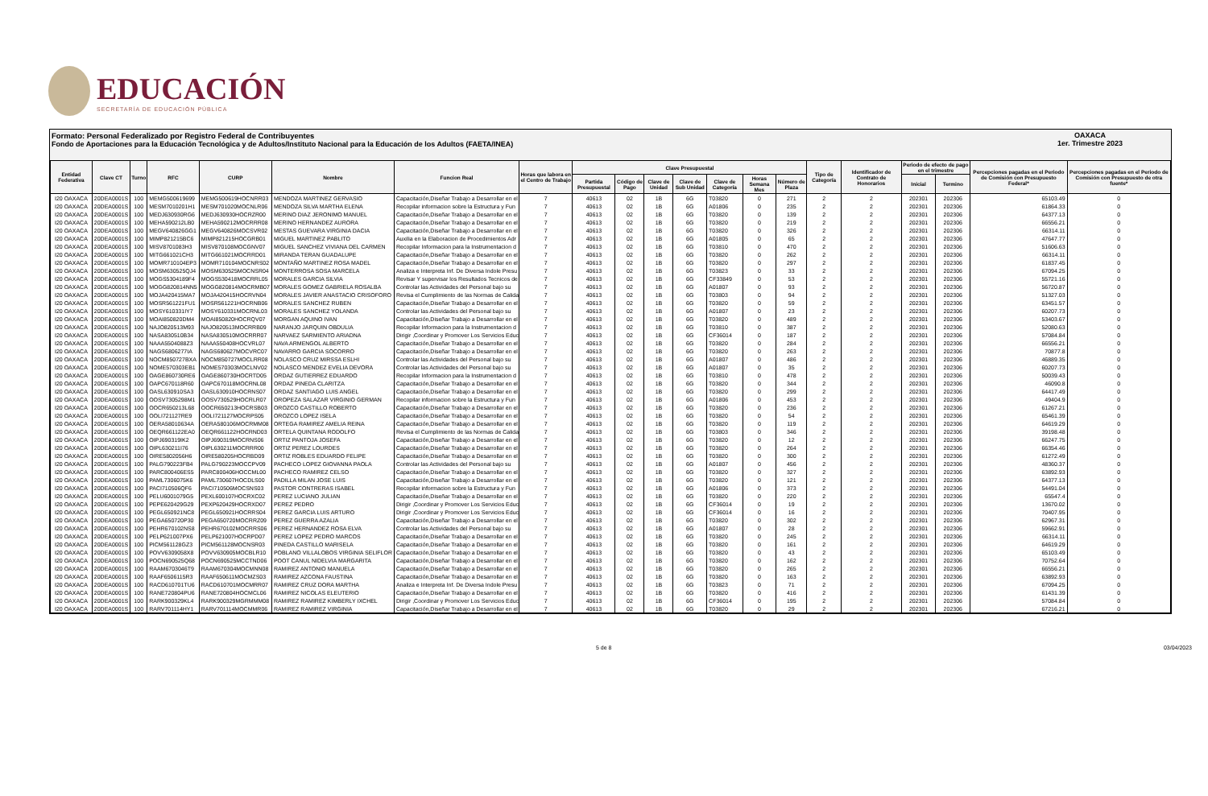EDUCACIÓN
SECRETARÍA DE EDUCACIÓN PÚBLICA
Formato: Personal Federalizado por Registro Federal de Contribuyentes
Fondo de Aportaciones para la Educación Tecnológica y de Adultos/Instituto Nacional para la Educación de los Adultos (FAETA/INEA)
OAXACA
1er. Trimestre 2023
| Entidad Federativa | Clave CT | Turno | RFC | CURP | Nombre | Funcion Real | Horas que labora en el Centro de Trabajo | Clave Presupuestal | | | | | | | Tipo de Categoría | Identificador de Contrato de Honorarios | Periodo de efecto de pago en el trimestre | | Percepciones pagadas en el Periodo de Comisión con Presupuesto Federal* | Percepciones pagadas en el Periodo de Comisión con Presupuesto de otra fuente* |
| --- | --- | --- | --- | --- | --- | --- | --- | --- | --- | --- | --- | --- | --- | --- | --- | --- | --- | --- | --- | --- |
| | | | | | | | | Partida Presupuestal | Código de Pago | Clave de Unidad | Clave de Sub Unidad | Clave de Categoría | Horas Semana Mes | Número de Plaza | | | Inicial | Termino | | |
| I20 OAXACA | 20DEA0001S | 100 | MEMG500619699 | MEMG500619HOCNRR03 | MENDOZA MARTINEZ GERVASIO | Capacitación,Diseñar Trabajo a Desarrollar en el | 7 | 40613 | 02 | 1B | 6G | T03820 | 0 | 271 | 2 | 2 | 202301 | 202306 | 65103.49 | 0 |
| I20 OAXACA | 20DEA0001S | 100 | MESM7010201H1 | MESM701020MOCNLR06 | MENDOZA SILVA MARTHA ELENA | Recopilar informacion sobre la Estructura y Fun | 7 | 40613 | 02 | 1B | 6G | A01806 | 0 | 235 | 2 | 2 | 202301 | 202306 | 61864.33 | 0 |
| I20 OAXACA | 20DEA0001S | 100 | MEDJ630930RG6 | MEDJ630930HOCRZR00 | MERINO DIAZ JERONIMO MANUEL | Capacitación,Diseñar Trabajo a Desarrollar en el | 7 | 40613 | 02 | 1B | 6G | T03820 | 0 | 139 | 2 | 2 | 202301 | 202306 | 64377.13 | 0 |
| I20 OAXACA | 20DEA0001S | 100 | MEHA590212LB0 | MEHA590212MOCRRR08 | MERINO HERNANDEZ AURORA | Capacitación,Diseñar Trabajo a Desarrollar en el | 7 | 40613 | 02 | 1B | 6G | T03820 | 0 | 219 | 2 | 2 | 202301 | 202306 | 66556.21 | 0 |
| I20 OAXACA | 20DEA0001S | 100 | MEGV640826GG1 | MEGV640826MOCSVR02 | MESTAS GUEVARA VIRGINIA DACIA | Capacitación,Diseñar Trabajo a Desarrollar en el | 7 | 40613 | 02 | 1B | 6G | T03820 | 0 | 326 | 2 | 2 | 202301 | 202306 | 66314.11 | 0 |
| I20 OAXACA | 20DEA0001S | 100 | MIMP821215BC6 | MIMP821215HOCGRB01 | MIGUEL MARTINEZ PABLITO | Auxilia en la Elaboracion de Procedimientos Adr | 7 | 40613 | 02 | 1B | 6G | A01805 | 0 | 65 | 2 | 2 | 202301 | 202306 | 47647.77 | 0 |
| I20 OAXACA | 20DEA0001S | 100 | MISV8701083H3 | MISV870108MOCGNV07 | MIGUEL SANCHEZ VIVIANA DEL CARMEN | Recopilar Informacion para la Instrumentacion d | 7 | 40613 | 02 | 1B | 6G | T03810 | 0 | 470 | 2 | 2 | 202301 | 202306 | 51606.63 | 0 |
| I20 OAXACA | 20DEA0001S | 100 | MITG661021CH3 | MITG661021MOCRRD01 | MIRANDA TERAN GUADALUPE | Capacitación,Diseñar Trabajo a Desarrollar en el | 7 | 40613 | 02 | 1B | 6G | T03820 | 0 | 262 | 2 | 2 | 202301 | 202306 | 66314.11 | 0 |
| I20 OAXACA | 20DEA0001S | 100 | MOMR710104EP3 | MOMR710104MOCNRS02 | MONTAÑO MARTINEZ ROSA MADEL | Capacitación,Diseñar Trabajo a Desarrollar en el | 7 | 40613 | 02 | 1B | 6G | T03820 | 0 | 297 | 2 | 2 | 202301 | 202306 | 61837.45 | 0 |
| I20 OAXACA | 20DEA0001S | 100 | MOSM630525QJ4 | MOSM630525MOCNSR04 | MONTERROSA SOSA MARCELA | Analiza e Interpreta Inf. De Diversa Indole Presu | 7 | 40613 | 02 | 1B | 6G | T03823 | 0 | 33 | 2 | 2 | 202301 | 202306 | 67094.25 | 0 |
| I20 OAXACA | 20DEA0001S | 100 | MOGS5304189F4 | MOGS530418MOCRRL05 | MORALES GARCIA SILVIA | Revisar Y supervisar los Resultados Tecnicos de | 7 | 40613 | 02 | 1B | 6G | CF33849 | 0 | 53 | 2 | 2 | 202301 | 202306 | 55721.16 | 0 |
| I20 OAXACA | 20DEA0001S | 100 | MOGG820814NN5 | MOGG820814MOCRMB07 | MORALES GOMEZ GABRIELA ROSALBA | Controlar las Actividades del Personal bajo su | 7 | 40613 | 02 | 1B | 6G | A01807 | 0 | 93 | 2 | 2 | 202301 | 202306 | 56720.87 | 0 |
| I20 OAXACA | 20DEA0001S | 100 | MOJA420415MA7 | MOJA420415HOCRVN04 | MORALES JAVIER ANASTACIO CRISOFORO | Revisa el Cumplimiento de las Normas de Calida | 7 | 40613 | 02 | 1B | 6G | T03803 | 0 | 94 | 2 | 2 | 202301 | 202306 | 51327.03 | 0 |
| I20 OAXACA | 20DEA0001S | 100 | MOSR561221FU1 | MOSR561221HOCRNB06 | MORALES SANCHEZ RUBEN | Capacitación,Diseñar Trabajo a Desarrollar en el | 7 | 40613 | 02 | 1B | 6G | T03820 | 0 | 59 | 2 | 2 | 202301 | 202306 | 63451.57 | 0 |
| I20 OAXACA | 20DEA0001S | 100 | MOSY610331IY7 | MOSY610331MOCRNL03 | MORALES SANCHEZ YOLANDA | Controlar las Actividades del Personal bajo su | 7 | 40613 | 02 | 1B | 6G | A01807 | 0 | 23 | 2 | 2 | 202301 | 202306 | 60207.73 | 0 |
| I20 OAXACA | 20DEA0001S | 100 | MOAI850820DM4 | MOAI850820HOCRQV07 | MORGAN AQUINO IVAN | Capacitación,Diseñar Trabajo a Desarrollar en el | 7 | 40613 | 02 | 1B | 6G | T03820 | 0 | 489 | 2 | 2 | 202301 | 202306 | 53403.67 | 0 |
| I20 OAXACA | 20DEA0001S | 100 | NAJO820513M93 | NAJO820513MOCRRB09 | NARANJO JARQUIN OBDULIA | Recopilar Informacion para la Instrumentacion d | 7 | 40613 | 02 | 1B | 6G | T03810 | 0 | 387 | 2 | 2 | 202301 | 202306 | 52080.63 | 0 |
| I20 OAXACA | 20DEA0001S | 100 | NASA830510B34 | NASA830510MOCRRR07 | NARVAEZ SARMIENTO ARIADNA | Dirigir ,Coordinar y Promover Los Servicios Educ | 7 | 40613 | 02 | 1B | 6G | CF36014 | 0 | 187 | 2 | 2 | 202301 | 202306 | 57084.84 | 0 |
| I20 OAXACA | 20DEA0001S | 100 | NAAA5504088Z3 | NAAA550408HOCVRL07 | NAVA ARMENGOL ALBERTO | Capacitación,Diseñar Trabajo a Desarrollar en el | 7 | 40613 | 02 | 1B | 6G | T03820 | 0 | 284 | 2 | 2 | 202301 | 202306 | 66556.21 | 0 |
| I20 OAXACA | 20DEA0001S | 100 | NAGS6806277IA | NAGS680627MOCVRC07 | NAVARRO GARCIA SOCORRO | Capacitación,Diseñar Trabajo a Desarrollar en el | 7 | 40613 | 02 | 1B | 6G | T03820 | 0 | 263 | 2 | 2 | 202301 | 202306 | 70877.8 | 0 |
| I20 OAXACA | 20DEA0001S | 100 | NOCM850727BXA | NOCM850727MOCLRR08 | NOLASCO CRUZ MIRSSA ESLHI | Controlar las Actividades del Personal bajo su | 7 | 40613 | 02 | 1B | 6G | A01807 | 0 | 486 | 2 | 2 | 202301 | 202306 | 46889.35 | 0 |
| I20 OAXACA | 20DEA0001S | 100 | NOME570303EB1 | NOME570303MOCLNV02 | NOLASCO MENDEZ EVELIA DEVORA | Controlar las Actividades del Personal bajo su | 7 | 40613 | 02 | 1B | 6G | A01807 | 0 | 35 | 2 | 2 | 202301 | 202306 | 60207.73 | 0 |
| I20 OAXACA | 20DEA0001S | 100 | OAGE860730RE6 | OAGE860730HOCRTD05 | ORDAZ GUTIERREZ EDUARDO | Recopilar Informacion para la Instrumentacion d | 7 | 40613 | 02 | 1B | 6G | T03810 | 0 | 478 | 2 | 2 | 202301 | 202306 | 50039.43 | 0 |
| I20 OAXACA | 20DEA0001S | 100 | OAPC670118R60 | OAPC670118MOCRNL08 | ORDAZ PINEDA CLARITZA | Capacitación,Diseñar Trabajo a Desarrollar en el | 7 | 40613 | 02 | 1B | 6G | T03820 | 0 | 344 | 2 | 2 | 202301 | 202306 | 46090.8 | 0 |
| I20 OAXACA | 20DEA0001S | 100 | OASL630910SA3 | OASL630910HOCRNS07 | ORDAZ SANTIAGO LUIS ANGEL | Capacitación,Diseñar Trabajo a Desarrollar en el | 7 | 40613 | 02 | 1B | 6G | T03820 | 0 | 299 | 2 | 2 | 202301 | 202306 | 64417.49 | 0 |
| I20 OAXACA | 20DEA0001S | 100 | OOSV7305298M1 | OOSV730529HOCRLR07 | OROPEZA SALAZAR VIRGINIO GERMAN | Recopilar informacion sobre la Estructura y Fun | 7 | 40613 | 02 | 1B | 6G | A01806 | 0 | 453 | 2 | 2 | 202301 | 202306 | 49404.9 | 0 |
| I20 OAXACA | 20DEA0001S | 100 | OOCR650213L68 | OOCR650213HOCRSB03 | OROZCO CASTILLO ROBERTO | Capacitación,Diseñar Trabajo a Desarrollar en el | 7 | 40613 | 02 | 1B | 6G | T03820 | 0 | 236 | 2 | 2 | 202301 | 202306 | 61267.21 | 0 |
| I20 OAXACA | 20DEA0001S | 100 | OOLI721127RE9 | OOLI721127MOCRPS05 | OROZCO LOPEZ ISELA | Capacitación,Diseñar Trabajo a Desarrollar en el | 7 | 40613 | 02 | 1B | 6G | T03820 | 0 | 54 | 2 | 2 | 202301 | 202306 | 65461.39 | 0 |
| I20 OAXACA | 20DEA0001S | 100 | OERA58010634A | OERA580106MOCRMM08 | ORTEGA RAMIREZ AMELIA REINA | Capacitación,Diseñar Trabajo a Desarrollar en el | 7 | 40613 | 02 | 1B | 6G | T03820 | 0 | 119 | 2 | 2 | 202301 | 202306 | 64619.29 | 0 |
| I20 OAXACA | 20DEA0001S | 100 | OEQR661122EA0 | OEQR661122HOCRND03 | ORTELA QUINTANA RODOLFO | Revisa el Cumplimiento de las Normas de Calida | 7 | 40613 | 02 | 1B | 6G | T03803 | 0 | 346 | 2 | 2 | 202301 | 202306 | 39198.48 | 0 |
| I20 OAXACA | 20DEA0001S | 100 | OIPJ690319IK2 | OIPJ690319MOCRNS06 | ORTIZ PANTOJA JOSEFA | Capacitación,Diseñar Trabajo a Desarrollar en el | 7 | 40613 | 02 | 1B | 6G | T03820 | 0 | 12 | 2 | 2 | 202301 | 202306 | 66247.75 | 0 |
| I20 OAXACA | 20DEA0001S | 100 | OIPL630211I76 | OIPL630211MOCRRR00 | ORTIZ PEREZ LOURDES | Capacitación,Diseñar Trabajo a Desarrollar en el | 7 | 40613 | 02 | 1B | 6G | T03820 | 0 | 264 | 2 | 2 | 202301 | 202306 | 66354.46 | 0 |
| I20 OAXACA | 20DEA0001S | 100 | OIRE5802056H6 | OIRE580205HOCRBD09 | ORTIZ ROBLES EDUARDO FELIPE | Capacitación,Diseñar Trabajo a Desarrollar en el | 7 | 40613 | 02 | 1B | 6G | T03820 | 0 | 300 | 2 | 2 | 202301 | 202306 | 61272.49 | 0 |
| I20 OAXACA | 20DEA0001S | 100 | PALG790223FB4 | PALG790223MOCCPV09 | PACHECO LOPEZ GIOVANNA PAOLA | Controlar las Actividades del Personal bajo su | 7 | 40613 | 02 | 1B | 6G | A01807 | 0 | 456 | 2 | 2 | 202301 | 202306 | 48360.37 | 0 |
| I20 OAXACA | 20DEA0001S | 100 | PARC800406ES5 | PARC800406HOCCML00 | PACHECO RAMIREZ CELSO | Capacitación,Diseñar Trabajo a Desarrollar en el | 7 | 40613 | 02 | 1B | 6G | T03820 | 0 | 327 | 2 | 2 | 202301 | 202306 | 63892.93 | 0 |
| I20 OAXACA | 20DEA0001S | 100 | PAML7306075K6 | PAML730607HOCDLS00 | PADILLA MILAN JOSE LUIS | Capacitación,Diseñar Trabajo a Desarrollar en el | 7 | 40613 | 02 | 1B | 6G | T03820 | 0 | 121 | 2 | 2 | 202301 | 202306 | 64377.13 | 0 |
| I20 OAXACA | 20DEA0001S | 100 | PACI710506QF6 | PACI710506MOCSNS03 | PASTOR CONTRERAS ISABEL | Recopilar informacion sobre la Estructura y Fun | 7 | 40613 | 02 | 1B | 6G | A01806 | 0 | 373 | 2 | 2 | 202301 | 202306 | 54491.04 | 0 |
| I20 OAXACA | 20DEA0001S | 100 | PELU6001079G5 | PEXL600107HOCRXC02 | PEREZ LUCIANO JULIAN | Capacitación,Diseñar Trabajo a Desarrollar en el | 7 | 40613 | 02 | 1B | 6G | T03820 | 0 | 220 | 2 | 2 | 202301 | 202306 | 65547.4 | 0 |
| I20 OAXACA | 20DEA0001S | 100 | PEPE620429G29 | PEXP620429HOCRXD07 | PEREZ PEDRO | Dirigir ,Coordinar y Promover Los Servicios Educ | 7 | 40613 | 02 | 1B | 6G | CF36014 | 0 | 19 | 2 | 2 | 202301 | 202306 | 13670.02 | 0 |
| I20 OAXACA | 20DEA0001S | 100 | PEGL650921NC8 | PEGL650921HOCRRS04 | PEREZ GARCIA LUIS ARTURO | Dirigir ,Coordinar y Promover Los Servicios Educ | 7 | 40613 | 02 | 1B | 6G | CF36014 | 0 | 16 | 2 | 2 | 202301 | 202306 | 70407.95 | 0 |
| I20 OAXACA | 20DEA0001S | 100 | PEGA650720P30 | PEGA650720MOCRRZ09 | PEREZ GUERRA AZALIA | Capacitación,Diseñar Trabajo a Desarrollar en el | 7 | 40613 | 02 | 1B | 6G | T03820 | 0 | 302 | 2 | 2 | 202301 | 202306 | 62967.31 | 0 |
| I20 OAXACA | 20DEA0001S | 100 | PEHR670102NS8 | PEHR670102MOCRRS06 | PEREZ HERNANDEZ ROSA ELVA | Controlar las Actividades del Personal bajo su | 7 | 40613 | 02 | 1B | 6G | A01807 | 0 | 28 | 2 | 2 | 202301 | 202306 | 59662.91 | 0 |
| I20 OAXACA | 20DEA0001S | 100 | PELP621007PX6 | PELP621007HOCRPD07 | PEREZ LOPEZ PEDRO MARCOS | Capacitación,Diseñar Trabajo a Desarrollar en el | 7 | 40613 | 02 | 1B | 6G | T03820 | 0 | 245 | 2 | 2 | 202301 | 202306 | 66314.11 | 0 |
| I20 OAXACA | 20DEA0001S | 100 | PICM561128GZ3 | PICM561128MOCNSR03 | PINEDA CASTILLO MARISELA | Capacitación,Diseñar Trabajo a Desarrollar en el | 7 | 40613 | 02 | 1B | 6G | T03820 | 0 | 161 | 2 | 2 | 202301 | 202306 | 64619.29 | 0 |
| I20 OAXACA | 20DEA0001S | 100 | POVV6309058X8 | POVV630905MOCBLR10 | POBLANO VILLALOBOS VIRGINIA SELIFLOR | Capacitación,Diseñar Trabajo a Desarrollar en el | 7 | 40613 | 02 | 1B | 6G | T03820 | 0 | 43 | 2 | 2 | 202301 | 202306 | 65103.49 | 0 |
| I20 OAXACA | 20DEA0001S | 100 | POCN690525Q68 | POCN690525MCCTND06 | POOT CANUL NIDELVIA MARGARITA | Capacitación,Diseñar Trabajo a Desarrollar en el | 7 | 40613 | 02 | 1B | 6G | T03820 | 0 | 162 | 2 | 2 | 202301 | 202306 | 70752.64 | 0 |
| I20 OAXACA | 20DEA0001S | 100 | RAAM6703046T9 | RAAM670304MOCMNN08 | RAMIREZ ANTONIO MANUELA | Capacitación,Diseñar Trabajo a Desarrollar en el | 7 | 40613 | 02 | 1B | 6G | T03820 | 0 | 265 | 2 | 2 | 202301 | 202306 | 66556.21 | 0 |
| I20 OAXACA | 20DEA0001S | 100 | RAAF6506115R3 | RAAF650611MOCMZS03 | RAMIREZ AZCONA FAUSTINA | Capacitación,Diseñar Trabajo a Desarrollar en el | 7 | 40613 | 02 | 1B | 6G | T03820 | 0 | 163 | 2 | 2 | 202301 | 202306 | 63892.93 | 0 |
| I20 OAXACA | 20DEA0001S | 100 | RACD610701TU6 | RACD610701MOCMRR07 | RAMIREZ CRUZ DORA MARTHA | Analiza e Interpreta Inf. De Diversa Indole Presu | 7 | 40613 | 02 | 1B | 6G | T03823 | 0 | 71 | 2 | 2 | 202301 | 202306 | 67094.25 | 0 |
| I20 OAXACA | 20DEA0001S | 100 | RANE720804PU6 | RANE720804HOCMCL06 | RAMIREZ NICOLAS ELEUTERIO | Capacitación,Diseñar Trabajo a Desarrollar en el | 7 | 40613 | 02 | 1B | 6G | T03820 | 0 | 416 | 2 | 2 | 202301 | 202306 | 61431.39 | 0 |
| I20 OAXACA | 20DEA0001S | 100 | RARK900329KL4 | RARK900329MGRMMM08 | RAMIREZ RAMIREZ KIMBERLY IXCHEL | Dirigir ,Coordinar y Promover Los Servicios Educ | 7 | 40613 | 02 | 1B | 6G | CF36014 | 0 | 195 | 2 | 2 | 202301 | 202306 | 57084.84 | 0 |
| I20 OAXACA | 20DEA0001S | 100 | RARV701114HY1 | RARV701114MOCMMR06 | RAMIREZ RAMIREZ VIRGINIA | Capacitación,Diseñar Trabajo a Desarrollar en el | 7 | 40613 | 02 | 1B | 6G | T03820 | 0 | 29 | 2 | 2 | 202301 | 202306 | 67216.21 | 0 |
5 de 8 03/04/2023